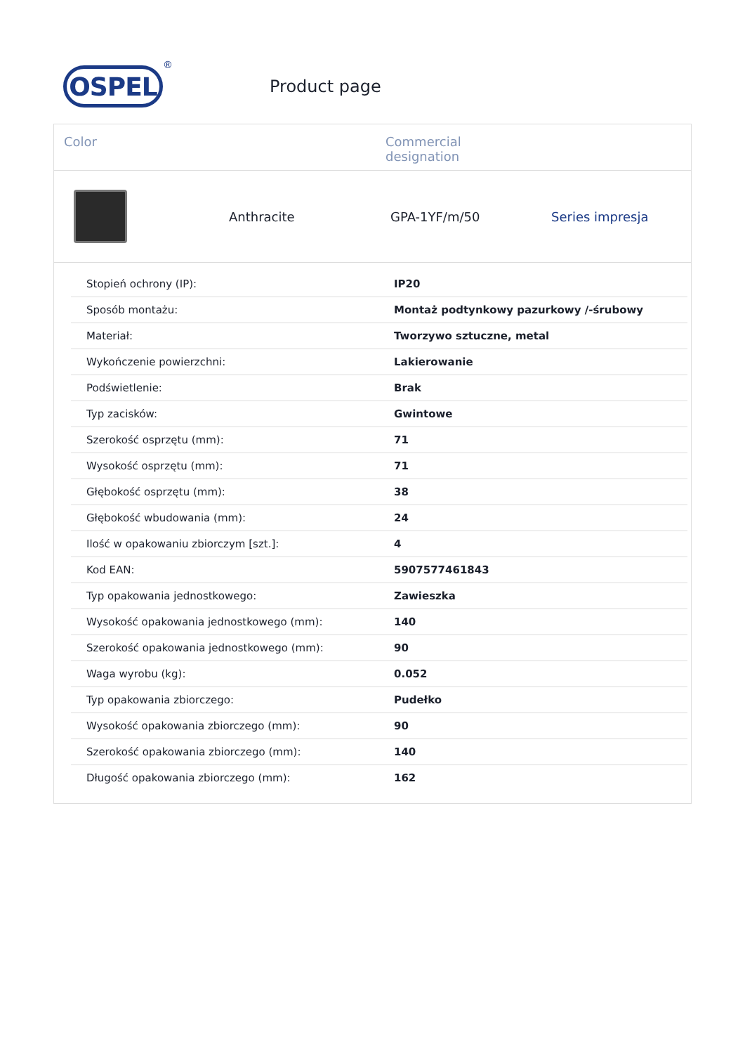OSPEL
®
Product page
Color Commercial
designation
Anthracite GPA-1YF/m/50 Series impresja
| Stopień ochrony (IP): | IP20 |
| Sposób montażu: | Montaż podtynkowy pazurkowy /-śrubowy |
| Materiał: | Tworzywo sztuczne, metal |
| Wykończenie powierzchni: | Lakierowanie |
| Podświetlenie: | Brak |
| Typ zacisków: | Gwintowe |
| Szerokość osprzętu (mm): | 71 |
| Wysokość osprzętu (mm): | 71 |
| Głębokość osprzętu (mm): | 38 |
| Głębokość wbudowania (mm): | 24 |
| Ilość w opakowaniu zbiorczym [szt.]: | 4 |
| Kod EAN: | 5907577461843 |
| Typ opakowania jednostkowego: | Zawieszka |
| Wysokość opakowania jednostkowego (mm): | 140 |
| Szerokość opakowania jednostkowego (mm): | 90 |
| Waga wyrobu (kg): | 0.052 |
| Typ opakowania zbiorczego: | Pudełko |
| Wysokość opakowania zbiorczego (mm): | 90 |
| Szerokość opakowania zbiorczego (mm): | 140 |
| Długość opakowania zbiorczego (mm): | 162 |